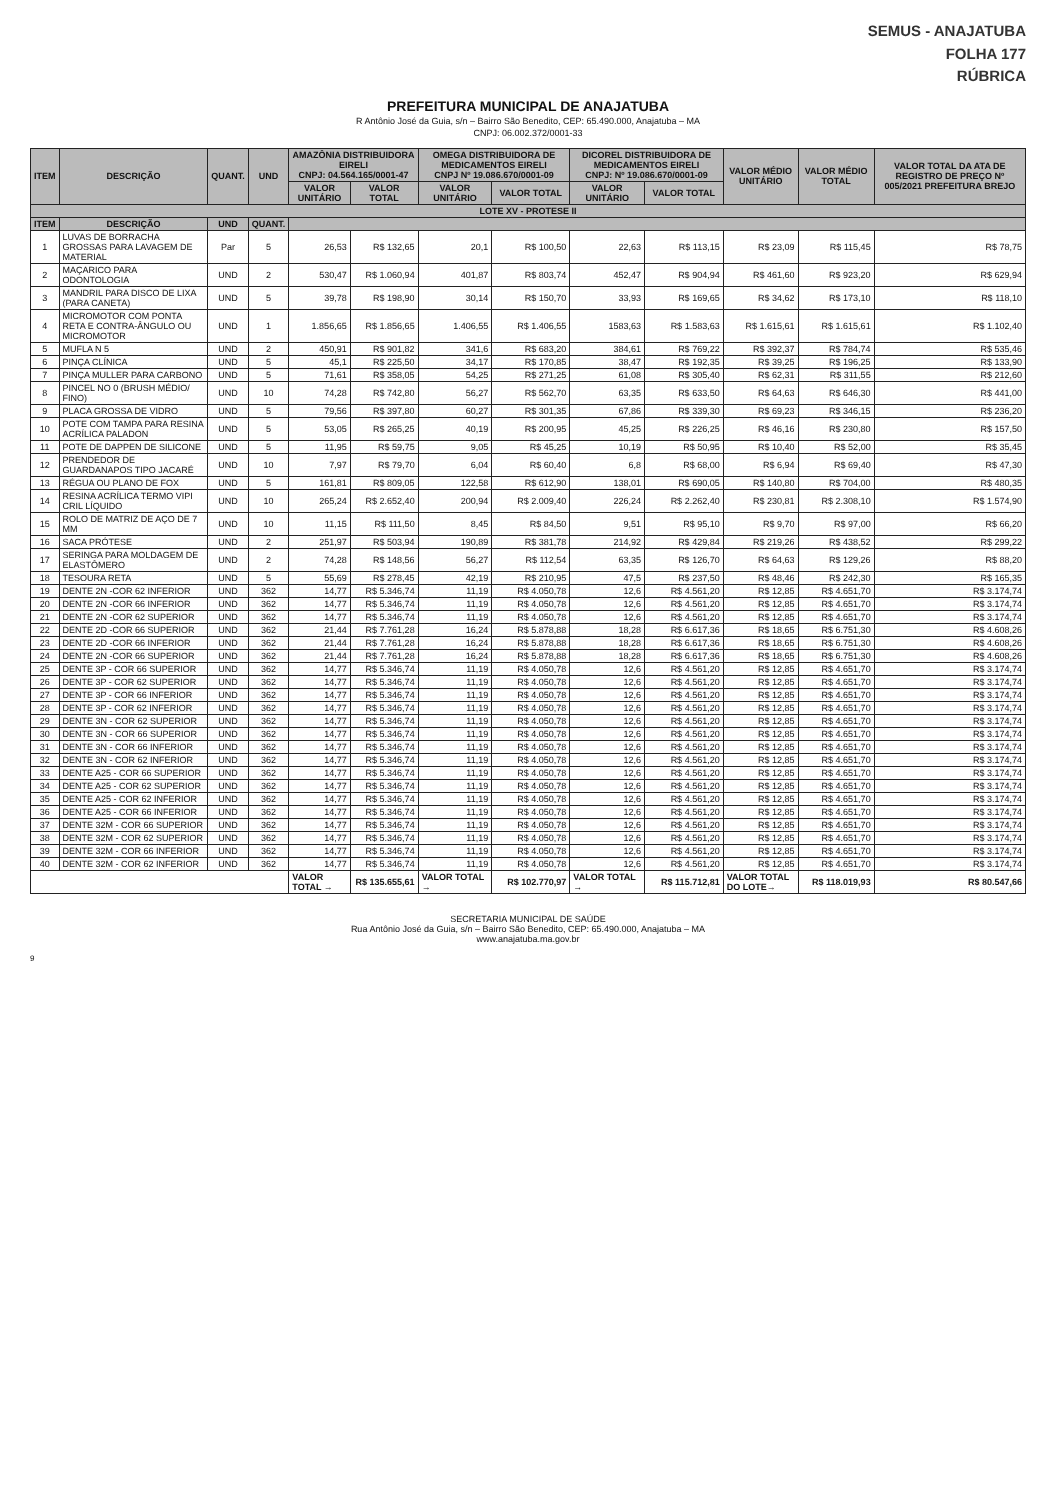SEMUS - ANAJATUBA
FOLHA 177
RÚBRICA
PREFEITURA MUNICIPAL DE ANAJATUBA
R Antônio José da Guia, s/n – Bairro São Benedito, CEP: 65.490.000, Anajatuba – MA
CNPJ: 06.002.372/0001-33
| ITEM | DESCRIÇÃO | QUANT. | UND | AMAZÔNIA DISTRIBUIDORA EIRELI CNPJ: 04.564.165/0001-47 | | OMEGA DISTRIBUIDORA DE MEDICAMENTOS EIRELI CNPJ Nº 19.086.670/0001-09 | | DICOREL DISTRIBUIDORA DE MEDICAMENTOS EIRELI CNPJ: Nº 19.086.670/0001-09 | | VALOR MÉDIO UNITÁRIO | VALOR MÉDIO TOTAL | VALOR TOTAL DA ATA DE REGISTRO DE PREÇO Nº 005/2021 PREFEITURA BREJO |
| --- | --- | --- | --- | --- | --- | --- | --- | --- | --- | --- | --- | --- |
| | | | | VALOR UNITÁRIO | VALOR TOTAL | VALOR UNITÁRIO | VALOR TOTAL | VALOR UNITÁRIO | VALOR TOTAL | | | |
| LOTE XV - PROTESE II | | | | | | | | | | | | |
| ITEM | DESCRIÇÃO | UND | QUANT. | | | | | | | | | |
| 1 | LUVAS DE BORRACHA GROSSAS PARA LAVAGEM DE MATERIAL | Par | 5 | 26,53 | R$ 132,65 | 20,1 | R$ 100,50 | 22,63 | R$ 113,15 | R$ 23,09 | R$ 115,45 | R$ 78,75 |
| 2 | MAÇARICO PARA ODONTOLOGIA | UND | 2 | 530,47 | R$ 1.060,94 | 401,87 | R$ 803,74 | 452,47 | R$ 904,94 | R$ 461,60 | R$ 923,20 | R$ 629,94 |
| 3 | MANDRIL PARA DISCO DE LIXA (PARA CANETA) | UND | 5 | 39,78 | R$ 198,90 | 30,14 | R$ 150,70 | 33,93 | R$ 169,65 | R$ 34,62 | R$ 173,10 | R$ 118,10 |
| 4 | MICROMOTOR COM PONTA RETA E CONTRA-ÂNGULO OU MICROMOTOR | UND | 1 | 1.856,65 | R$ 1.856,65 | 1.406,55 | R$ 1.406,55 | 1583,63 | R$ 1.583,63 | R$ 1.615,61 | R$ 1.615,61 | R$ 1.102,40 |
| 5 | MUFLA N 5 | UND | 2 | 450,91 | R$ 901,82 | 341,6 | R$ 683,20 | 384,61 | R$ 769,22 | R$ 392,37 | R$ 784,74 | R$ 535,46 |
| 6 | PINÇA CLÍNICA | UND | 5 | 45,1 | R$ 225,50 | 34,17 | R$ 170,85 | 38,47 | R$ 192,35 | R$ 39,25 | R$ 196,25 | R$ 133,90 |
| 7 | PINÇA MULLER PARA CARBONO | UND | 5 | 71,61 | R$ 358,05 | 54,25 | R$ 271,25 | 61,08 | R$ 305,40 | R$ 62,31 | R$ 311,55 | R$ 212,60 |
| 8 | PINCEL NO 0 (BRUSH MÉDIO/ FINO) | UND | 10 | 74,28 | R$ 742,80 | 56,27 | R$ 562,70 | 63,35 | R$ 633,50 | R$ 64,63 | R$ 646,30 | R$ 441,00 |
| 9 | PLACA GROSSA DE VIDRO | UND | 5 | 79,56 | R$ 397,80 | 60,27 | R$ 301,35 | 67,86 | R$ 339,30 | R$ 69,23 | R$ 346,15 | R$ 236,20 |
| 10 | POTE COM TAMPA PARA RESINA ACRÍLICA PALADON | UND | 5 | 53,05 | R$ 265,25 | 40,19 | R$ 200,95 | 45,25 | R$ 226,25 | R$ 46,16 | R$ 230,80 | R$ 157,50 |
| 11 | POTE DE DAPPEN DE SILICONE | UND | 5 | 11,95 | R$ 59,75 | 9,05 | R$ 45,25 | 10,19 | R$ 50,95 | R$ 10,40 | R$ 52,00 | R$ 35,45 |
| 12 | PRENDEDOR DE GUARDANAPOS TIPO JACARÉ | UND | 10 | 7,97 | R$ 79,70 | 6,04 | R$ 60,40 | 6,8 | R$ 68,00 | R$ 6,94 | R$ 69,40 | R$ 47,30 |
| 13 | RÉGUA OU PLANO DE FOX | UND | 5 | 161,81 | R$ 809,05 | 122,58 | R$ 612,90 | 138,01 | R$ 690,05 | R$ 140,80 | R$ 704,00 | R$ 480,35 |
| 14 | RESINA ACRÍLICA TERMO VIPI CRIL LÍQUIDO | UND | 10 | 265,24 | R$ 2.652,40 | 200,94 | R$ 2.009,40 | 226,24 | R$ 2.262,40 | R$ 230,81 | R$ 2.308,10 | R$ 1.574,90 |
| 15 | ROLO DE MATRIZ DE AÇO DE 7 MM | UND | 10 | 11,15 | R$ 111,50 | 8,45 | R$ 84,50 | 9,51 | R$ 95,10 | R$ 9,70 | R$ 97,00 | R$ 66,20 |
| 16 | SACA PRÓTESE | UND | 2 | 251,97 | R$ 503,94 | 190,89 | R$ 381,78 | 214,92 | R$ 429,84 | R$ 219,26 | R$ 438,52 | R$ 299,22 |
| 17 | SERINGA PARA MOLDAGEM DE ELASTÔMERO | UND | 2 | 74,28 | R$ 148,56 | 56,27 | R$ 112,54 | 63,35 | R$ 126,70 | R$ 64,63 | R$ 129,26 | R$ 88,20 |
| 18 | TESOURA RETA | UND | 5 | 55,69 | R$ 278,45 | 42,19 | R$ 210,95 | 47,5 | R$ 237,50 | R$ 48,46 | R$ 242,30 | R$ 165,35 |
| 19 | DENTE 2N -COR 62 INFERIOR | UND | 362 | 14,77 | R$ 5.346,74 | 11,19 | R$ 4.050,78 | 12,6 | R$ 4.561,20 | R$ 12,85 | R$ 4.651,70 | R$ 3.174,74 |
| 20 | DENTE 2N -COR 66 INFERIOR | UND | 362 | 14,77 | R$ 5.346,74 | 11,19 | R$ 4.050,78 | 12,6 | R$ 4.561,20 | R$ 12,85 | R$ 4.651,70 | R$ 3.174,74 |
| 21 | DENTE 2N -COR 62 SUPERIOR | UND | 362 | 14,77 | R$ 5.346,74 | 11,19 | R$ 4.050,78 | 12,6 | R$ 4.561,20 | R$ 12,85 | R$ 4.651,70 | R$ 3.174,74 |
| 22 | DENTE 2D -COR 66 SUPERIOR | UND | 362 | 21,44 | R$ 7.761,28 | 16,24 | R$ 5.878,88 | 18,28 | R$ 6.617,36 | R$ 18,65 | R$ 6.751,30 | R$ 4.608,26 |
| 23 | DENTE 2D -COR 66 INFERIOR | UND | 362 | 21,44 | R$ 7.761,28 | 16,24 | R$ 5.878,88 | 18,28 | R$ 6.617,36 | R$ 18,65 | R$ 6.751,30 | R$ 4.608,26 |
| 24 | DENTE 2N -COR 66 SUPERIOR | UND | 362 | 21,44 | R$ 7.761,28 | 16,24 | R$ 5.878,88 | 18,28 | R$ 6.617,36 | R$ 18,65 | R$ 6.751,30 | R$ 4.608,26 |
| 25 | DENTE 3P - COR 66 SUPERIOR | UND | 362 | 14,77 | R$ 5.346,74 | 11,19 | R$ 4.050,78 | 12,6 | R$ 4.561,20 | R$ 12,85 | R$ 4.651,70 | R$ 3.174,74 |
| 26 | DENTE 3P - COR 62 SUPERIOR | UND | 362 | 14,77 | R$ 5.346,74 | 11,19 | R$ 4.050,78 | 12,6 | R$ 4.561,20 | R$ 12,85 | R$ 4.651,70 | R$ 3.174,74 |
| 27 | DENTE 3P - COR 66 INFERIOR | UND | 362 | 14,77 | R$ 5.346,74 | 11,19 | R$ 4.050,78 | 12,6 | R$ 4.561,20 | R$ 12,85 | R$ 4.651,70 | R$ 3.174,74 |
| 28 | DENTE 3P - COR 62 INFERIOR | UND | 362 | 14,77 | R$ 5.346,74 | 11,19 | R$ 4.050,78 | 12,6 | R$ 4.561,20 | R$ 12,85 | R$ 4.651,70 | R$ 3.174,74 |
| 29 | DENTE 3N - COR 62 SUPERIOR | UND | 362 | 14,77 | R$ 5.346,74 | 11,19 | R$ 4.050,78 | 12,6 | R$ 4.561,20 | R$ 12,85 | R$ 4.651,70 | R$ 3.174,74 |
| 30 | DENTE 3N - COR 66 SUPERIOR | UND | 362 | 14,77 | R$ 5.346,74 | 11,19 | R$ 4.050,78 | 12,6 | R$ 4.561,20 | R$ 12,85 | R$ 4.651,70 | R$ 3.174,74 |
| 31 | DENTE 3N - COR 66 INFERIOR | UND | 362 | 14,77 | R$ 5.346,74 | 11,19 | R$ 4.050,78 | 12,6 | R$ 4.561,20 | R$ 12,85 | R$ 4.651,70 | R$ 3.174,74 |
| 32 | DENTE 3N - COR 62 INFERIOR | UND | 362 | 14,77 | R$ 5.346,74 | 11,19 | R$ 4.050,78 | 12,6 | R$ 4.561,20 | R$ 12,85 | R$ 4.651,70 | R$ 3.174,74 |
| 33 | DENTE A25 - COR 66 SUPERIOR | UND | 362 | 14,77 | R$ 5.346,74 | 11,19 | R$ 4.050,78 | 12,6 | R$ 4.561,20 | R$ 12,85 | R$ 4.651,70 | R$ 3.174,74 |
| 34 | DENTE A25 - COR 62 SUPERIOR | UND | 362 | 14,77 | R$ 5.346,74 | 11,19 | R$ 4.050,78 | 12,6 | R$ 4.561,20 | R$ 12,85 | R$ 4.651,70 | R$ 3.174,74 |
| 35 | DENTE A25 - COR 62 INFERIOR | UND | 362 | 14,77 | R$ 5.346,74 | 11,19 | R$ 4.050,78 | 12,6 | R$ 4.561,20 | R$ 12,85 | R$ 4.651,70 | R$ 3.174,74 |
| 36 | DENTE A25 - COR 66 INFERIOR | UND | 362 | 14,77 | R$ 5.346,74 | 11,19 | R$ 4.050,78 | 12,6 | R$ 4.561,20 | R$ 12,85 | R$ 4.651,70 | R$ 3.174,74 |
| 37 | DENTE 32M - COR 66 SUPERIOR | UND | 362 | 14,77 | R$ 5.346,74 | 11,19 | R$ 4.050,78 | 12,6 | R$ 4.561,20 | R$ 12,85 | R$ 4.651,70 | R$ 3.174,74 |
| 38 | DENTE 32M - COR 62 SUPERIOR | UND | 362 | 14,77 | R$ 5.346,74 | 11,19 | R$ 4.050,78 | 12,6 | R$ 4.561,20 | R$ 12,85 | R$ 4.651,70 | R$ 3.174,74 |
| 39 | DENTE 32M - COR 66 INFERIOR | UND | 362 | 14,77 | R$ 5.346,74 | 11,19 | R$ 4.050,78 | 12,6 | R$ 4.561,20 | R$ 12,85 | R$ 4.651,70 | R$ 3.174,74 |
| 40 | DENTE 32M - COR 62 INFERIOR | UND | 362 | 14,77 | R$ 5.346,74 | 11,19 | R$ 4.050,78 | 12,6 | R$ 4.561,20 | R$ 12,85 | R$ 4.651,70 | R$ 3.174,74 |
| | | | | VALOR TOTAL → | R$ 135.655,61 | VALOR TOTAL → | R$ 102.770,97 | VALOR TOTAL → | R$ 115.712,81 | VALOR TOTAL DO LOTE→ | R$ 118.019,93 | R$ 80.547,66 |
SECRETARIA MUNICIPAL DE SAÚDE
Rua Antônio José da Guia, s/n – Bairro São Benedito, CEP: 65.490.000, Anajatuba – MA
www.anajatuba.ma.gov.br
9